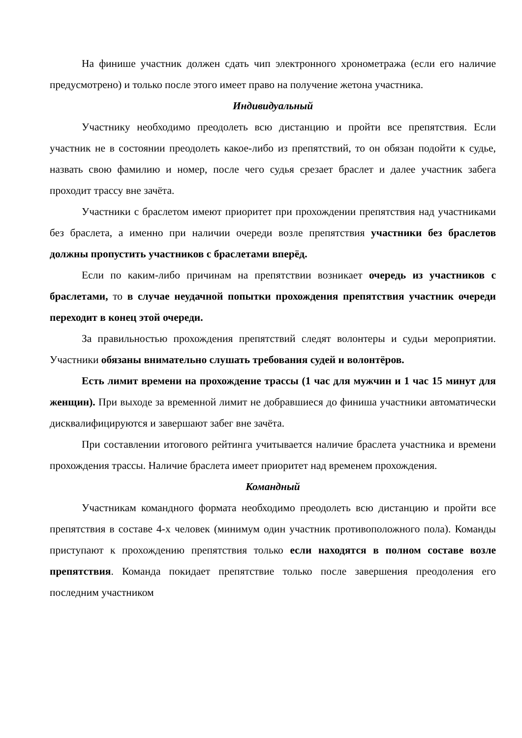На финише участник должен сдать чип электронного хронометража (если его наличие предусмотрено) и только после этого имеет право на получение жетона участника.
Индивидуальный
Участнику необходимо преодолеть всю дистанцию и пройти все препятствия. Если участник не в состоянии преодолеть какое-либо из препятствий, то он обязан подойти к судье, назвать свою фамилию и номер, после чего судья срезает браслет и далее участник забега проходит трассу вне зачёта.
Участники с браслетом имеют приоритет при прохождении препятствия над участниками без браслета, а именно при наличии очереди возле препятствия участники без браслетов должны пропустить участников с браслетами вперёд.
Если по каким-либо причинам на препятствии возникает очередь из участников с браслетами, то в случае неудачной попытки прохождения препятствия участник очереди переходит в конец этой очереди.
За правильностью прохождения препятствий следят волонтеры и судьи мероприятии. Участники обязаны внимательно слушать требования судей и волонтёров.
Есть лимит времени на прохождение трассы (1 час для мужчин и 1 час 15 минут для женщин). При выходе за временной лимит не добравшиеся до финиша участники автоматически дисквалифицируются и завершают забег вне зачёта.
При составлении итогового рейтинга учитывается наличие браслета участника и времени прохождения трассы. Наличие браслета имеет приоритет над временем прохождения.
Командный
Участникам командного формата необходимо преодолеть всю дистанцию и пройти все препятствия в составе 4-х человек (минимум один участник противоположного пола). Команды приступают к прохождению препятствия только если находятся в полном составе возле препятствия. Команда покидает препятствие только после завершения преодоления его последним участником